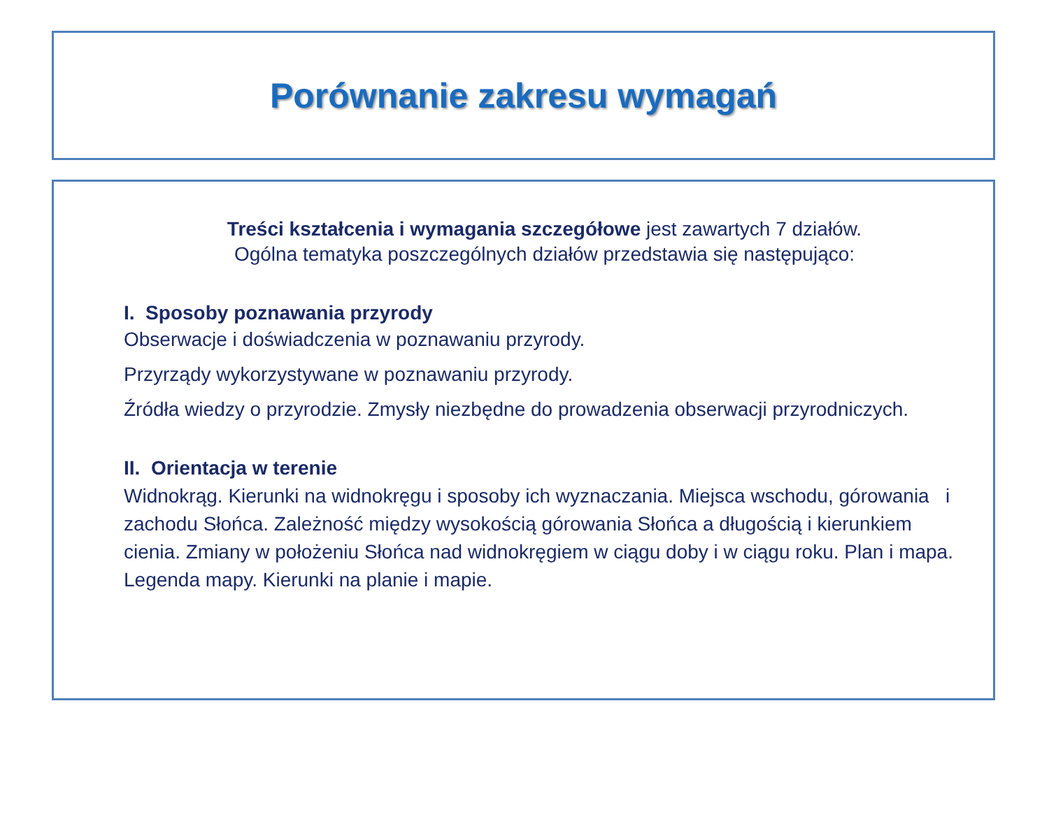Porównanie zakresu wymagań
Treści kształcenia i wymagania szczegółowe jest zawartych 7 działów.
Ogólna tematyka poszczególnych działów przedstawia się następująco:
I. Sposoby poznawania przyrody
Obserwacje i doświadczenia w poznawaniu przyrody.
Przyrządy wykorzystywane w poznawaniu przyrody.
Źródła wiedzy o przyrodzie. Zmysły niezbędne do prowadzenia obserwacji przyrodniczych.
II. Orientacja w terenie
Widnokrąg. Kierunki na widnokręgu i sposoby ich wyznaczania. Miejsca wschodu, górowania i zachodu Słońca. Zależność między wysokością górowania Słońca a długością i kierunkiem cienia. Zmiany w położeniu Słońca nad widnokręgiem w ciągu doby i w ciągu roku. Plan i mapa. Legenda mapy. Kierunki na planie i mapie.